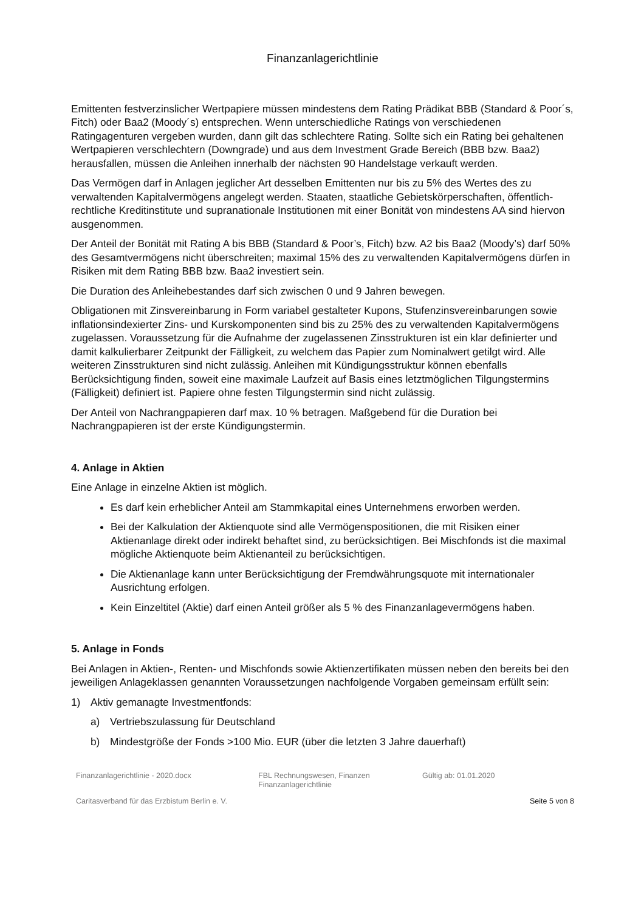Finanzanlagerichtlinie
Emittenten festverzinslicher Wertpapiere müssen mindestens dem Rating Prädikat BBB (Standard & Poor´s, Fitch) oder Baa2 (Moody´s) entsprechen. Wenn unterschiedliche Ratings von verschiedenen Ratingagenturen vergeben wurden, dann gilt das schlechtere Rating. Sollte sich ein Rating bei gehaltenen Wertpapieren verschlechtern (Downgrade) und aus dem Investment Grade Bereich (BBB bzw. Baa2) herausfallen, müssen die Anleihen innerhalb der nächsten 90 Handelstage verkauft werden.
Das Vermögen darf in Anlagen jeglicher Art desselben Emittenten nur bis zu 5% des Wertes des zu verwaltenden Kapitalvermögens angelegt werden. Staaten, staatliche Gebietskörperschaften, öffentlich-rechtliche Kreditinstitute und supranationale Institutionen mit einer Bonität von mindestens AA sind hiervon ausgenommen.
Der Anteil der Bonität mit Rating A bis BBB (Standard & Poor’s, Fitch) bzw. A2 bis Baa2 (Moody’s) darf 50% des Gesamtvermögens nicht überschreiten; maximal 15% des zu verwaltenden Kapitalvermögens dürfen in Risiken mit dem Rating BBB bzw. Baa2 investiert sein.
Die Duration des Anleihebestandes darf sich zwischen 0 und 9 Jahren bewegen.
Obligationen mit Zinsvereinbarung in Form variabel gestalteter Kupons, Stufenzinsvereinbarungen sowie inflationsindexierter Zins- und Kurskomponenten sind bis zu 25% des zu verwaltenden Kapitalvermögens zugelassen. Voraussetzung für die Aufnahme der zugelassenen Zinsstrukturen ist ein klar definierter und damit kalkulierbarer Zeitpunkt der Fälligkeit, zu welchem das Papier zum Nominalwert getilgt wird. Alle weiteren Zinsstrukturen sind nicht zulässig. Anleihen mit Kündigungsstruktur können ebenfalls Berücksichtigung finden, soweit eine maximale Laufzeit auf Basis eines letztmöglichen Tilgungstermins (Fälligkeit) definiert ist. Papiere ohne festen Tilgungstermin sind nicht zulässig.
Der Anteil von Nachrangpapieren darf max. 10 % betragen. Maßgebend für die Duration bei Nachrangpapieren ist der erste Kündigungstermin.
4. Anlage in Aktien
Eine Anlage in einzelne Aktien ist möglich.
Es darf kein erheblicher Anteil am Stammkapital eines Unternehmens erworben werden.
Bei der Kalkulation der Aktienquote sind alle Vermögenspositionen, die mit Risiken einer Aktienanlage direkt oder indirekt behaftet sind, zu berücksichtigen. Bei Mischfonds ist die maximal mögliche Aktienquote beim Aktienanteil zu berücksichtigen.
Die Aktienanlage kann unter Berücksichtigung der Fremdwährungsquote mit internationaler Ausrichtung erfolgen.
Kein Einzeltitel (Aktie) darf einen Anteil größer als 5 % des Finanzanlagevermögens haben.
5. Anlage in Fonds
Bei Anlagen in Aktien-, Renten- und Mischfonds sowie Aktienzertifikaten müssen neben den bereits bei den jeweiligen Anlageklassen genannten Voraussetzungen nachfolgende Vorgaben gemeinsam erfüllt sein:
1) Aktiv gemanagte Investmentfonds:
a) Vertriebszulassung für Deutschland
b) Mindestgröße der Fonds >100 Mio. EUR (über die letzten 3 Jahre dauerhaft)
Finanzanlagerichtlinie - 2020.docx FBL Rechnungswesen, Finanzen
Finanzanlagerichtlinie
Gültig ab: 01.01.2020
Caritasverband für das Erzbistum Berlin e. V. Seite 5 von 8